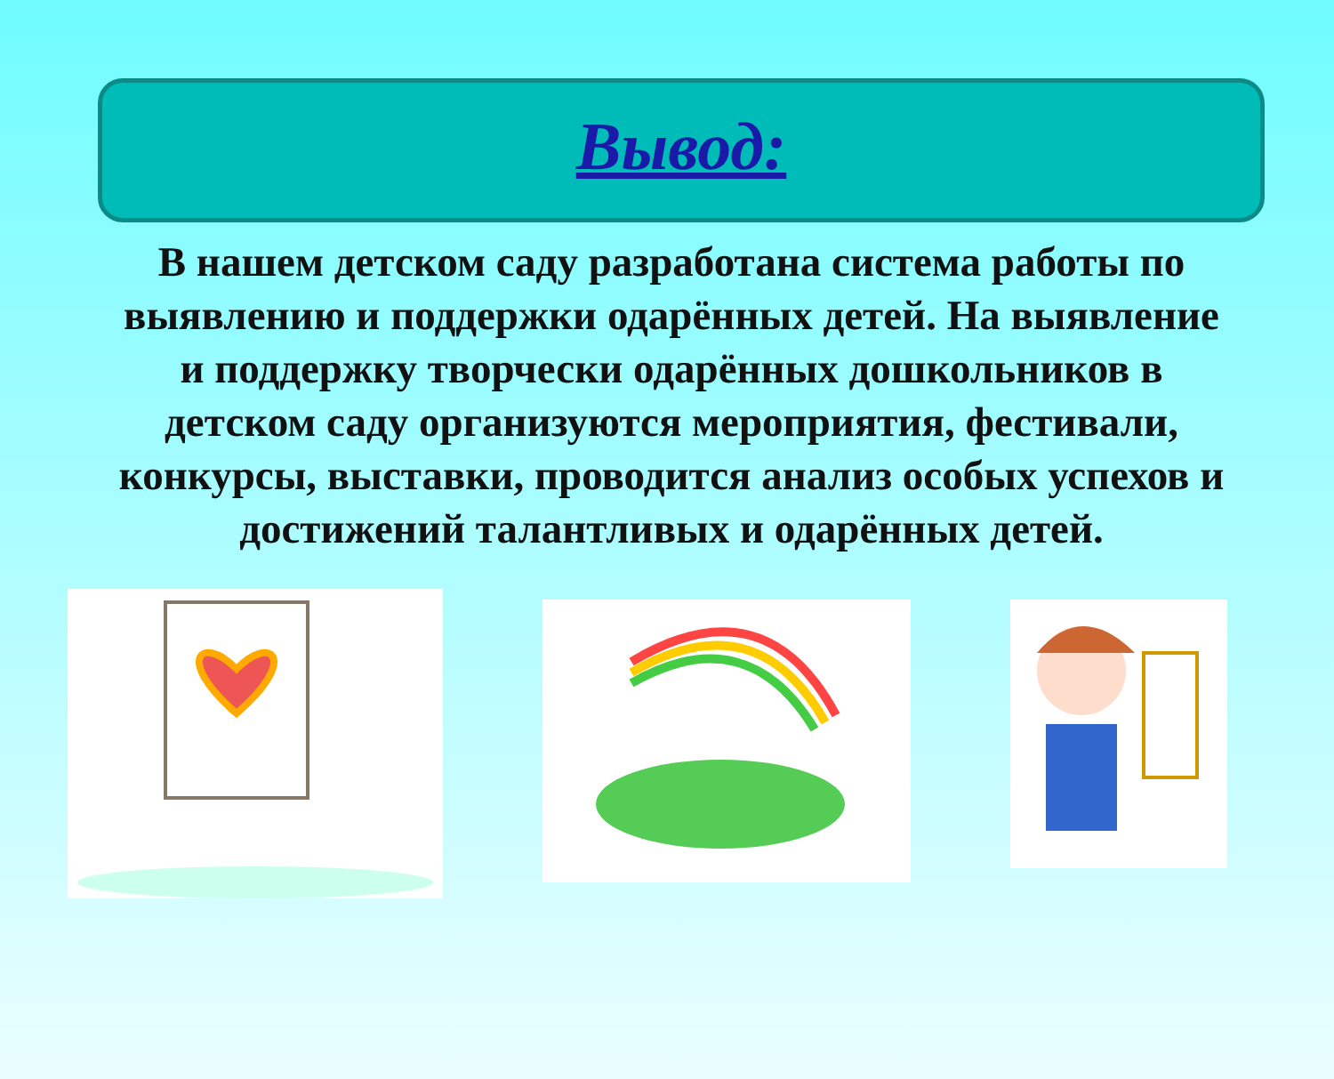Вывод:
В нашем детском саду разработана система работы по выявлению и поддержки одарённых детей. На выявление и поддержку творчески одарённых дошкольников в детском саду организуются мероприятия, фестивали, конкурсы, выставки, проводится анализ особых успехов и достижений талантливых и одарённых детей.